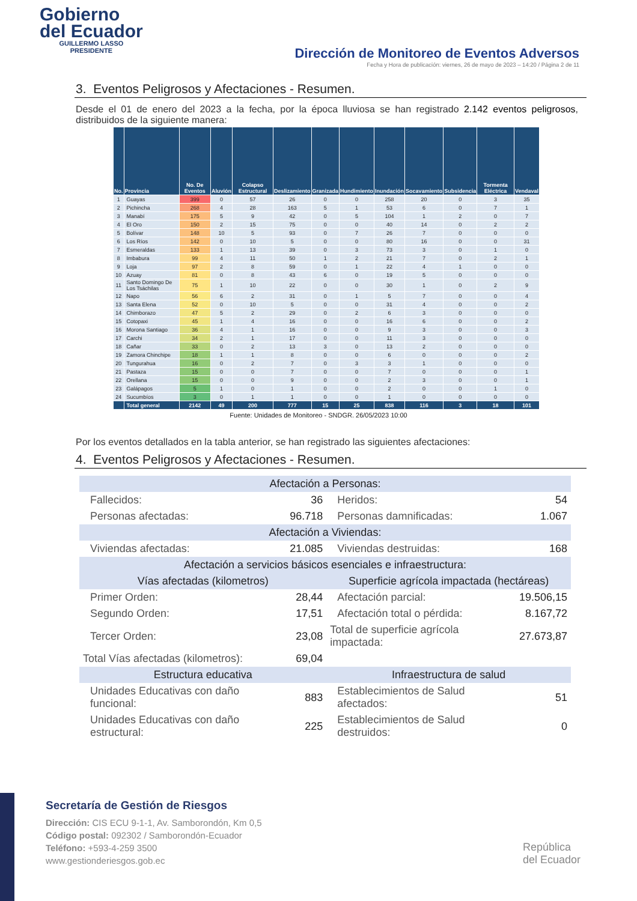Gobierno
del Ecuador
GUILLERMO LASSO
PRESIDENTE
Dirección de Monitoreo de Eventos Adversos
Fecha y Hora de publicación: viernes, 26 de mayo de 2023 – 14:20 / Página 2 de 11
3. Eventos Peligrosos y Afectaciones - Resumen.
Desde el 01 de enero del 2023 a la fecha, por la época lluviosa se han registrado 2.142 eventos peligrosos, distribuidos de la siguiente manera:
| No. | Provincia | No. De Eventos | Aluvión | Colapso Estructural | Deslizamiento | Granizada | Hundimiento | Inundación | Socavamiento | Subsidencia | Tormenta Eléctrica | Vendaval |
| --- | --- | --- | --- | --- | --- | --- | --- | --- | --- | --- | --- | --- |
| 1 | Guayas | 399 | 0 | 57 | 26 | 0 | 0 | 258 | 20 | 0 | 3 | 35 |
| 2 | Pichincha | 268 | 4 | 28 | 163 | 5 | 1 | 53 | 6 | 0 | 7 | 1 |
| 3 | Manabí | 175 | 5 | 9 | 42 | 0 | 5 | 104 | 1 | 2 | 0 | 7 |
| 4 | El Oro | 150 | 2 | 15 | 75 | 0 | 0 | 40 | 14 | 0 | 2 | 2 |
| 5 | Bolívar | 148 | 10 | 5 | 93 | 0 | 7 | 26 | 7 | 0 | 0 | 0 |
| 6 | Los Ríos | 142 | 0 | 10 | 5 | 0 | 0 | 80 | 16 | 0 | 0 | 31 |
| 7 | Esmeraldas | 133 | 1 | 13 | 39 | 0 | 3 | 73 | 3 | 0 | 1 | 0 |
| 8 | Imbabura | 99 | 4 | 11 | 50 | 1 | 2 | 21 | 7 | 0 | 2 | 1 |
| 9 | Loja | 97 | 2 | 8 | 59 | 0 | 1 | 22 | 4 | 1 | 0 | 0 |
| 10 | Azuay | 81 | 0 | 8 | 43 | 6 | 0 | 19 | 5 | 0 | 0 | 0 |
| 11 | Santo Domingo De Los Tsáchilas | 75 | 1 | 10 | 22 | 0 | 0 | 30 | 1 | 0 | 2 | 9 |
| 12 | Napo | 56 | 6 | 2 | 31 | 0 | 1 | 5 | 7 | 0 | 0 | 4 |
| 13 | Santa Elena | 52 | 0 | 10 | 5 | 0 | 0 | 31 | 4 | 0 | 0 | 2 |
| 14 | Chimborazo | 47 | 5 | 2 | 29 | 0 | 2 | 6 | 3 | 0 | 0 | 0 |
| 15 | Cotopaxi | 45 | 1 | 4 | 16 | 0 | 0 | 16 | 6 | 0 | 0 | 2 |
| 16 | Morona Santiago | 36 | 4 | 1 | 16 | 0 | 0 | 9 | 3 | 0 | 0 | 3 |
| 17 | Carchi | 34 | 2 | 1 | 17 | 0 | 0 | 11 | 3 | 0 | 0 | 0 |
| 18 | Cañar | 33 | 0 | 2 | 13 | 3 | 0 | 13 | 2 | 0 | 0 | 0 |
| 19 | Zamora Chinchipe | 18 | 1 | 1 | 8 | 0 | 0 | 6 | 0 | 0 | 0 | 2 |
| 20 | Tungurahua | 16 | 0 | 2 | 7 | 0 | 3 | 3 | 1 | 0 | 0 | 0 |
| 21 | Pastaza | 15 | 0 | 0 | 7 | 0 | 0 | 7 | 0 | 0 | 0 | 1 |
| 22 | Orellana | 15 | 0 | 0 | 9 | 0 | 0 | 2 | 3 | 0 | 0 | 1 |
| 23 | Galápagos | 5 | 1 | 0 | 1 | 0 | 0 | 2 | 0 | 0 | 1 | 0 |
| 24 | Sucumbíos | 3 | 0 | 1 | 1 | 0 | 0 | 1 | 0 | 0 | 0 | 0 |
| | Total general | 2142 | 49 | 200 | 777 | 15 | 25 | 838 | 116 | 3 | 18 | 101 |
Fuente: Unidades de Monitoreo - SNDGR. 26/05/2023 10:00
Por los eventos detallados en la tabla anterior, se han registrado las siguientes afectaciones:
4. Eventos Peligrosos y Afectaciones - Resumen.
| Afectación a Personas: | | | | | |
| | Fallecidos: | 36 | | Heridos: | 54 |
| | Personas afectadas: | 96.718 | | Personas damnificadas: | 1.067 |
| Afectación a Viviendas: | | | | | |
| | Viviendas afectadas: | 21.085 | | Viviendas destruidas: | 168 |
| Afectación a servicios básicos esenciales e infraestructura: | | | | | |
| Vías afectadas (kilometros) | | | Superficie agrícola impactada (hectáreas) | | |
| | Primer Orden: | 28,44 | | Afectación parcial: | 19.506,15 |
| | Segundo Orden: | 17,51 | | Afectación total o pérdida: | 8.167,72 |
| | Tercer Orden: | 23,08 | Total de superficie agrícola impactada: | | 27.673,87 |
| Total Vías afectadas (kilometros): | | 69,04 | | | |
| Estructura educativa | | | Infraestructura de salud | | |
| | Unidades Educativas con daño funcional: | 883 | | Establecimientos de Salud afectados: | 51 |
| | Unidades Educativas con daño estructural: | 225 | | Establecimientos de Salud destruidos: | 0 |
Secretaría de Gestión de Riesgos
Dirección: CIS ECU 9-1-1, Av. Samborondón, Km 0,5
Código postal: 092302 / Samborondón-Ecuador
Teléfono: +593-4-259 3500
www.gestionderiesgos.gob.ec
República
del Ecuador